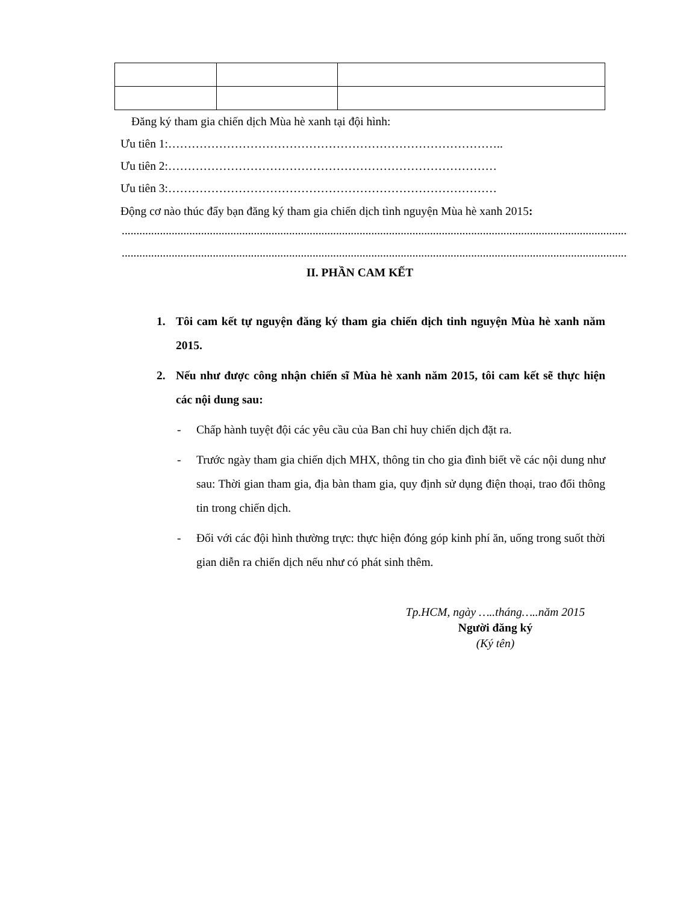Đăng ký tham gia chiến dịch Mùa hè xanh tại đội hình:
Ưu tiên 1:…………………………………………………………………………..
Ưu tiên 2:…………………………………………………………………………
Ưu tiên 3:…………………………………………………………………………
Động cơ nào thúc đẩy bạn đăng ký tham gia chiến dịch tình nguyện Mùa hè xanh 2015:
.......................................................................................................................................................................................
.......................................................................................................................................................................................
II. PHẦN CAM KẾT
1. Tôi cam kết tự nguyện đăng ký tham gia chiến dịch tinh nguyện Mùa hè xanh năm 2015.
2. Nếu như được công nhận chiến sĩ Mùa hè xanh năm 2015, tôi cam kết sẽ thực hiện các nội dung sau:
- Chấp hành tuyệt đội các yêu cầu của Ban chỉ huy chiến dịch đặt ra.
- Trước ngày tham gia chiến dịch MHX, thông tin cho gia đình biết về các nội dung như sau: Thời gian tham gia, địa bàn tham gia, quy định sử dụng điện thoại, trao đổi thông tin trong chiến dịch.
- Đối với các đội hình thường trực: thực hiện đóng góp kinh phí ăn, uống trong suốt thời gian diễn ra chiến dịch nếu như có phát sinh thêm.
Tp.HCM, ngày …..tháng…..năm 2015
Người đăng ký
(Ký tên)